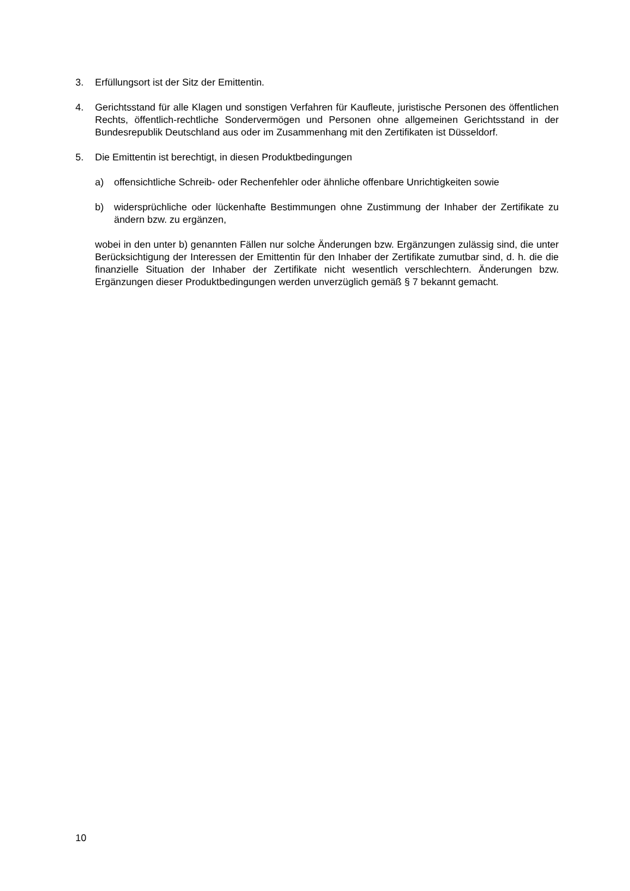3. Erfüllungsort ist der Sitz der Emittentin.
4. Gerichtsstand für alle Klagen und sonstigen Verfahren für Kaufleute, juristische Personen des öffentlichen Rechts, öffentlich-rechtliche Sondervermögen und Personen ohne allgemeinen Gerichtsstand in der Bundesrepublik Deutschland aus oder im Zusammen­hang mit den Zertifikaten ist Düsseldorf.
5. Die Emittentin ist berechtigt, in diesen Produktbedingungen
a) offensichtliche Schreib- oder Rechenfehler oder ähnliche offenbare Unrichtigkeiten sowie
b) widersprüchliche oder lückenhafte Bestimmungen ohne Zustimmung der Inhaber der Zertifikate zu ändern bzw. zu ergänzen,
wobei in den unter b) genannten Fällen nur solche Änderungen bzw. Ergänzungen zulässig sind, die unter Berücksichtigung der Interessen der Emittentin für den Inhaber der Zertifikate zumutbar sind, d. h. die die finanzielle Situation der Inhaber der Zertifikate nicht wesentlich verschlechtern. Änderungen bzw. Ergänzungen dieser Produkt­bedingungen werden unverzüglich gemäß § 7 bekannt gemacht.
10